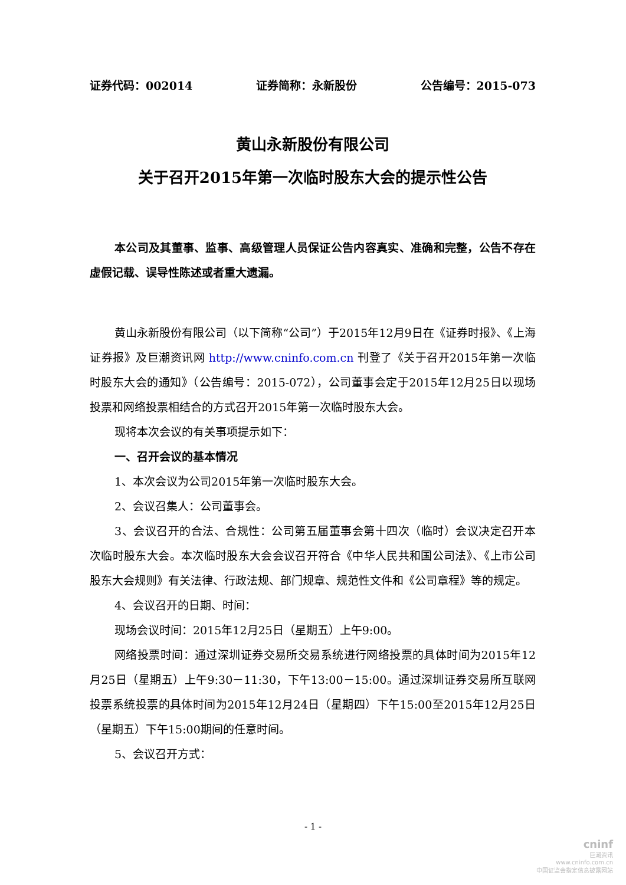证券代码：002014 证券简称：永新股份 公告编号：2015-073
黄山永新股份有限公司
关于召开2015年第一次临时股东大会的提示性公告
本公司及其董事、监事、高级管理人员保证公告内容真实、准确和完整，公告不存在虚假记载、误导性陈述或者重大遗漏。
黄山永新股份有限公司（以下简称“公司”）于2015年12月9日在《证券时报》、《上海证券报》及巨潮资讯网 http://www.cninfo.com.cn 刊登了《关于召开2015年第一次临时股东大会的通知》（公告编号：2015-072），公司董事会定于2015年12月25日以现场投票和网络投票相结合的方式召开2015年第一次临时股东大会。
现将本次会议的有关事项提示如下：
一、召开会议的基本情况
1、本次会议为公司2015年第一次临时股东大会。
2、会议召集人：公司董事会。
3、会议召开的合法、合规性：公司第五届董事会第十四次（临时）会议决定召开本次临时股东大会。本次临时股东大会会议召开符合《中华人民共和国公司法》、《上市公司股东大会规则》有关法律、行政法规、部门规章、规范性文件和《公司章程》等的规定。
4、会议召开的日期、时间：
现场会议时间：2015年12月25日（星期五）上午9:00。
网络投票时间：通过深圳证券交易所交易系统进行网络投票的具体时间为2015年12月25日（星期五）上午9:30－11:30，下午13:00－15:00。通过深圳证券交易所互联网投票系统投票的具体时间为2015年12月24日（星期四）下午15:00至2015年12月25日（星期五）下午15:00期间的任意时间。
5、会议召开方式：
- 1 -
cninf
巨潮资讯
www.cninfo.com.cn
中国证监会指定信息披露网站